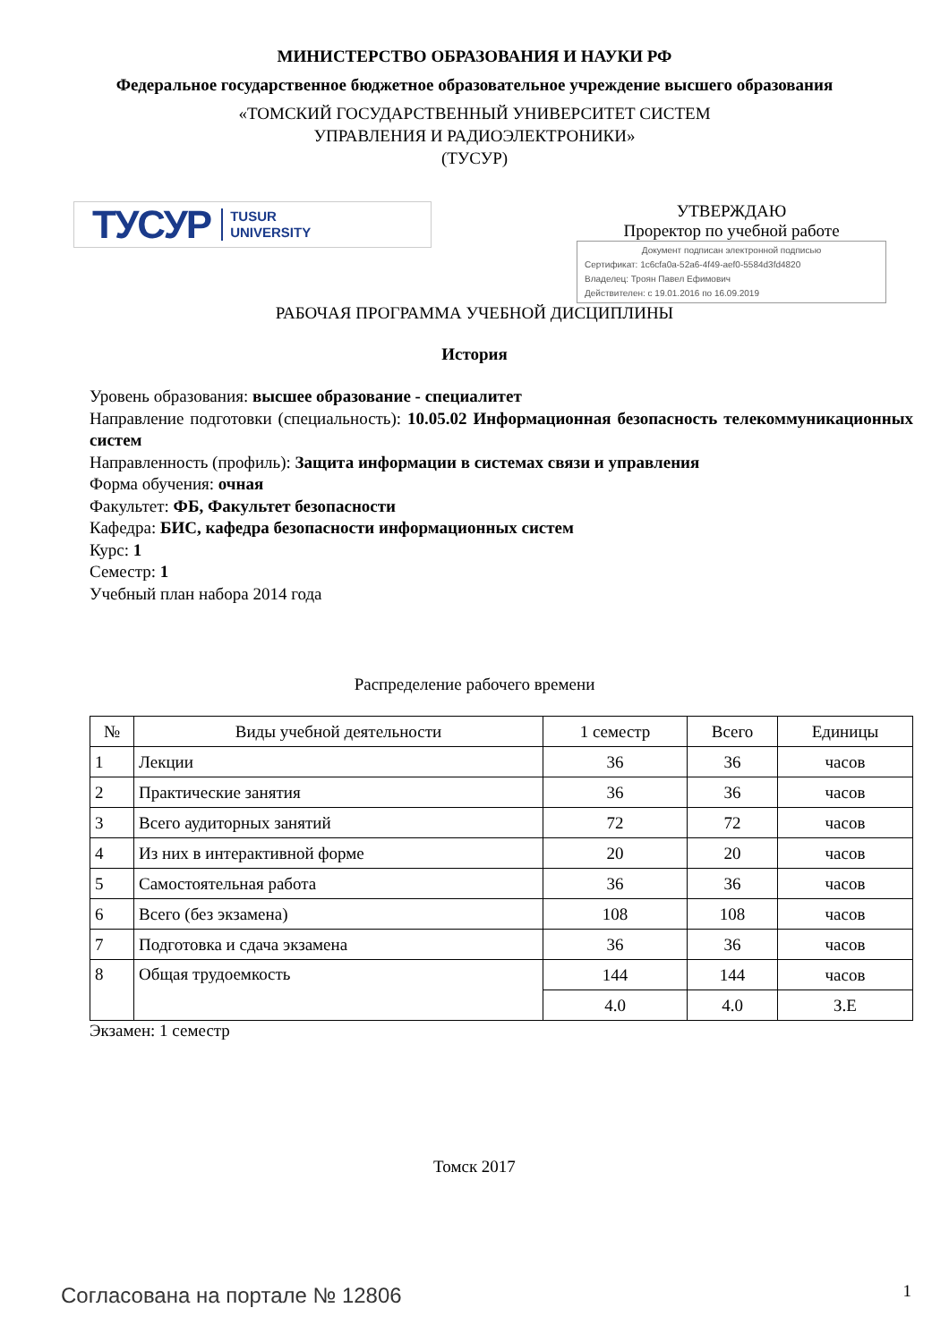МИНИСТЕРСТВО ОБРАЗОВАНИЯ И НАУКИ РФ
Федеральное государственное бюджетное образовательное учреждение высшего образования
«ТОМСКИЙ ГОСУДАРСТВЕННЫЙ УНИВЕРСИТЕТ СИСТЕМ
УПРАВЛЕНИЯ И РАДИОЭЛЕКТРОНИКИ»
(ТУСУР)
ТУСУР TUSUR
UNIVERSITY
УТВЕРЖДАЮ
Проректор по учебной работе
Документ подписан электронной подписью
Сертификат: 1c6cfa0a-52a6-4f49-aef0-5584d3fd4820
Владелец: Троян Павел Ефимович
Действителен: с 19.01.2016 по 16.09.2019
РАБОЧАЯ ПРОГРАММА УЧЕБНОЙ ДИСЦИПЛИНЫ
История
Уровень образования: высшее образование - специалитет
Направление подготовки (специальность): 10.05.02 Информационная безопасность телекоммуникационных систем
Направленность (профиль): Защита информации в системах связи и управления
Форма обучения: очная
Факультет: ФБ, Факультет безопасности
Кафедра: БИС, кафедра безопасности информационных систем
Курс: 1
Семестр: 1
Учебный план набора 2014 года
Распределение рабочего времени
| № | Виды учебной деятельности | 1 семестр | Всего | Единицы |
| --- | --- | --- | --- | --- |
| 1 | Лекции | 36 | 36 | часов |
| 2 | Практические занятия | 36 | 36 | часов |
| 3 | Всего аудиторных занятий | 72 | 72 | часов |
| 4 | Из них в интерактивной форме | 20 | 20 | часов |
| 5 | Самостоятельная работа | 36 | 36 | часов |
| 6 | Всего (без экзамена) | 108 | 108 | часов |
| 7 | Подготовка и сдача экзамена | 36 | 36 | часов |
| 8 | Общая трудоемкость | 144 | 144 | часов |
| | | 4.0 | 4.0 | З.Е |
Экзамен: 1 семестр
Томск 2017
Согласована на портале № 12806 1